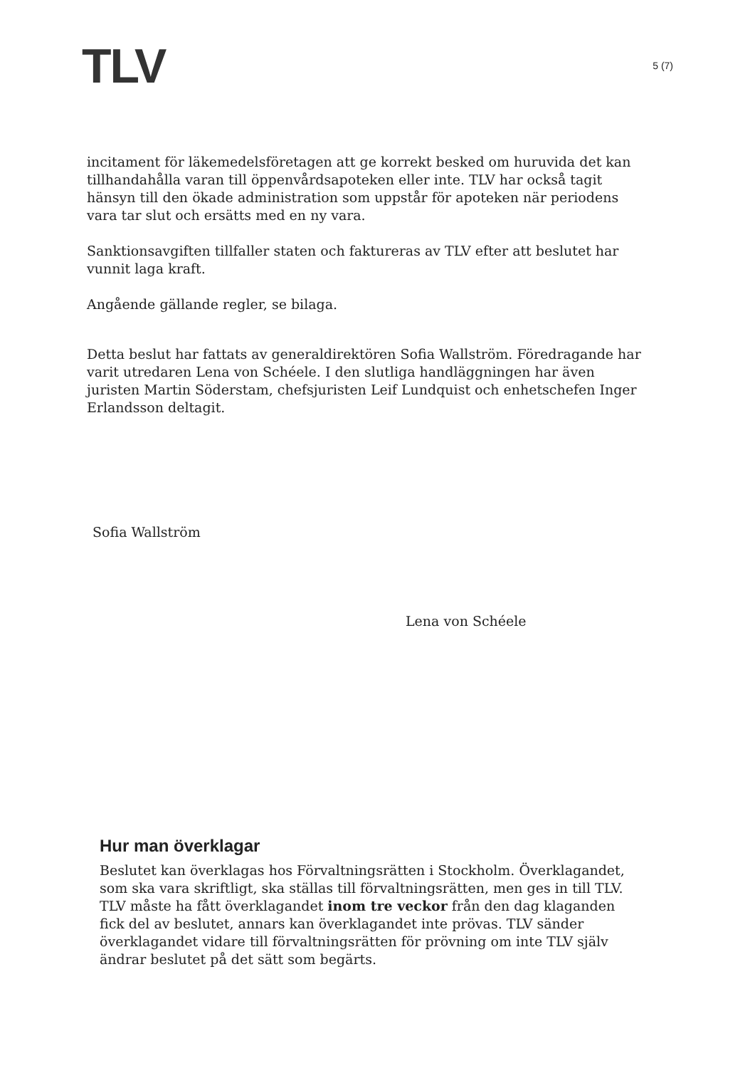TLV
5 (7)
incitament för läkemedelsföretagen att ge korrekt besked om huruvida det kan tillhandahålla varan till öppenvårdsapoteken eller inte. TLV har också tagit hänsyn till den ökade administration som uppstår för apoteken när periodens vara tar slut och ersätts med en ny vara.
Sanktionsavgiften tillfaller staten och faktureras av TLV efter att beslutet har vunnit laga kraft.
Angående gällande regler, se bilaga.
Detta beslut har fattats av generaldirektören Sofia Wallström. Föredragande har varit utredaren Lena von Schéele. I den slutliga handläggningen har även juristen Martin Söderstam, chefsjuristen Leif Lundquist och enhetschefen Inger Erlandsson deltagit.
Sofia Wallström
Lena von Schéele
Hur man överklagar
Beslutet kan överklagas hos Förvaltningsrätten i Stockholm. Överklagandet, som ska vara skriftligt, ska ställas till förvaltningsrätten, men ges in till TLV. TLV måste ha fått överklagandet inom tre veckor från den dag klaganden fick del av beslutet, annars kan överklagandet inte prövas. TLV sänder överklagandet vidare till förvaltningsrätten för prövning om inte TLV själv ändrar beslutet på det sätt som begärts.